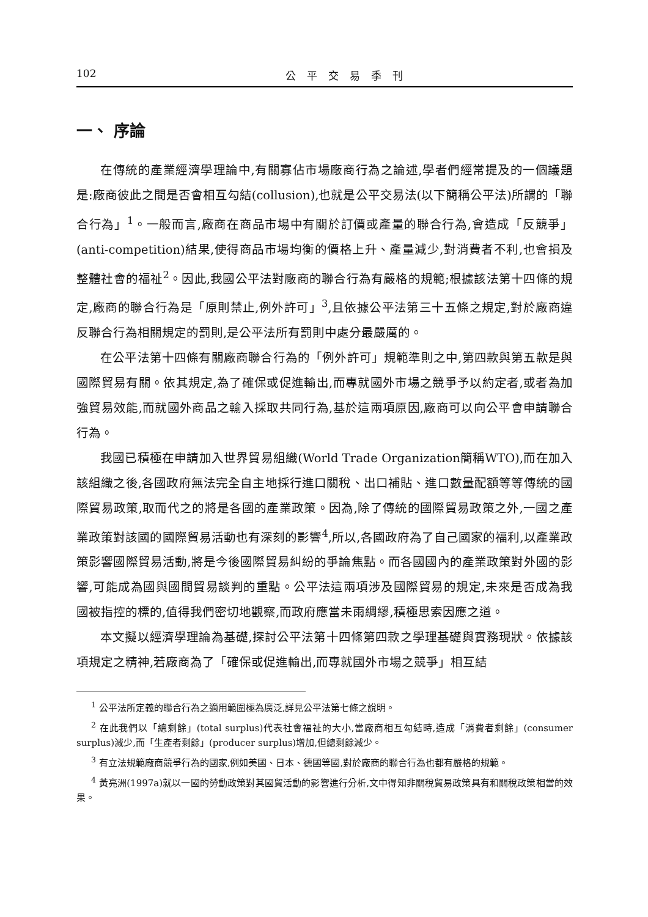102 公平交易季刊
一、 序論
在傳統的產業經濟學理論中,有關寡佔市場廠商行為之論述,學者們經常提及的一個議題是:廠商彼此之間是否會相互勾結(collusion),也就是公平交易法(以下簡稱公平法)所謂的「聯合行為」<sup>1</sup>。一般而言,廠商在商品市場中有關於訂價或產量的聯合行為,會造成「反競爭」(anti-competition)結果,使得商品市場均衡的價格上升、產量減少,對消費者不利,也會損及整體社會的福祉<sup>2</sup>。因此,我國公平法對廠商的聯合行為有嚴格的規範;根據該法第十四條的規定,廠商的聯合行為是「原則禁止,例外許可」<sup>3</sup>,且依據公平法第三十五條之規定,對於廠商違反聯合行為相關規定的罰則,是公平法所有罰則中處分最嚴厲的。
在公平法第十四條有關廠商聯合行為的「例外許可」規範準則之中,第四款與第五款是與國際貿易有關。依其規定,為了確保或促進輸出,而專就國外市場之競爭予以約定者,或者為加強貿易效能,而就國外商品之輸入採取共同行為,基於這兩項原因,廠商可以向公平會申請聯合行為。
我國已積極在申請加入世界貿易組織(World Trade Organization簡稱WTO),而在加入該組織之後,各國政府無法完全自主地採行進口關稅、出口補貼、進口數量配額等等傳統的國際貿易政策,取而代之的將是各國的產業政策。因為,除了傳統的國際貿易政策之外,一國之產業政策對該國的國際貿易活動也有深刻的影響<sup>4</sup>,所以,各國政府為了自己國家的福利,以產業政策影響國際貿易活動,將是今後國際貿易糾紛的爭論焦點。而各國國內的產業政策對外國的影響,可能成為國與國間貿易談判的重點。公平法這兩項涉及國際貿易的規定,未來是否成為我國被指控的標的,值得我們密切地觀察,而政府應當未雨綢繆,積極思索因應之道。
本文擬以經濟學理論為基礎,探討公平法第十四條第四款之學理基礎與實務現狀。依據該項規定之精神,若廠商為了「確保或促進輸出,而專就國外市場之競爭」相互結
<sup>1</sup> 公平法所定義的聯合行為之適用範圍極為廣泛,詳見公平法第七條之說明。
<sup>2</sup> 在此我們以「總剩餘」(total surplus)代表社會福祉的大小,當廠商相互勾結時,造成「消費者剩餘」(consumer surplus)減少,而「生產者剩餘」(producer surplus)增加,但總剩餘減少。
<sup>3</sup> 有立法規範廠商競爭行為的國家,例如美國、日本、德國等國,對於廠商的聯合行為也都有嚴格的規範。
<sup>4</sup> 黃亮洲(1997a)就以一國的勞動政策對其國貿活動的影響進行分析,文中得知非關稅貿易政策具有和關稅政策相當的效果。